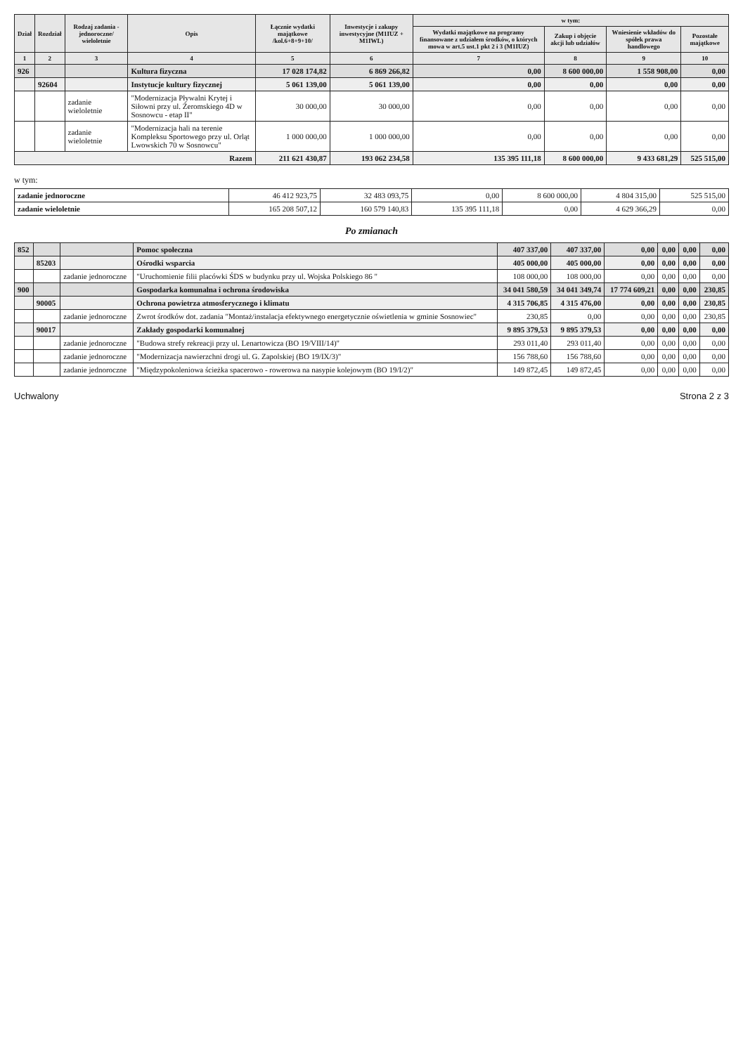| Dział | Rozdział | Rodzaj zadania -jednoroczne/ wieloletnie | Opis | Łącznie wydatki majątkowe /kol.6+8+9+10/ | Inwestycje i zakupy inwestycyjne (M1IUZ + M1IWL) | w tym: | | | |
| --- | --- | --- | --- | --- | --- | --- | --- | --- | --- |
| | | | | | | Wydatki majątkowe na programy finansowane z udziałem środków, o których mowa w art.5 ust.1 pkt 2 i 3 (M1IUZ) | Zakup i objęcie akcji lub udziałów | Wniesienie wkładów do spółek prawa handlowego | Pozostałe majątkowe |
| 1 | 2 | 3 | 4 | 5 | 6 | 7 | 8 | 9 | 10 |
| 926 | | | Kultura fizyczna | 17 028 174,82 | 6 869 266,82 | 0,00 | 8 600 000,00 | 1 558 908,00 | 0,00 |
| | 92604 | | Instytucje kultury fizycznej | 5 061 139,00 | 5 061 139,00 | 0,00 | 0,00 | 0,00 | 0,00 |
| | | zadanie wieloletnie | "Modernizacja Pływalni Krytej i Siłowni przy ul. Żeromskiego 4D w Sosnowcu - etap II" | 30 000,00 | 30 000,00 | 0,00 | 0,00 | 0,00 | 0,00 |
| | | zadanie wieloletnie | "Modernizacja hali na terenie Kompleksu Sportowego przy ul. Orląt Lwowskich 70 w Sosnowcu" | 1 000 000,00 | 1 000 000,00 | 0,00 | 0,00 | 0,00 | 0,00 |
| Razem | | | | 211 621 430,87 | 193 062 234,58 | 135 395 111,18 | 8 600 000,00 | 9 433 681,29 | 525 515,00 |
w tym:
| zadanie jednoroczne | 46 412 923,75 | 32 483 093,75 | 0,00 | 8 600 000,00 | 4 804 315,00 | 525 515,00 |
| zadanie wieloletnie | 165 208 507,12 | 160 579 140,83 | 135 395 111,18 | 0,00 | 4 629 366,29 | 0,00 |
Po zmianach
| 852 | | | Pomoc społeczna | 407 337,00 | 407 337,00 | 0,00 | 0,00 | 0,00 | 0,00 |
| | 85203 | | Ośrodki wsparcia | 405 000,00 | 405 000,00 | 0,00 | 0,00 | 0,00 | 0,00 |
| | | zadanie jednoroczne | "Uruchomienie filii placówki ŚDS w budynku przy ul. Wojska Polskiego 86 " | 108 000,00 | 108 000,00 | 0,00 | 0,00 | 0,00 | 0,00 |
| 900 | | | Gospodarka komunalna i ochrona środowiska | 34 041 580,59 | 34 041 349,74 | 17 774 609,21 | 0,00 | 0,00 | 230,85 |
| | 90005 | | Ochrona powietrza atmosferycznego i klimatu | 4 315 706,85 | 4 315 476,00 | 0,00 | 0,00 | 0,00 | 230,85 |
| | | zadanie jednoroczne | Zwrot środków dot. zadania "Montaż/instalacja efektywnego energetycznie oświetlenia w gminie Sosnowiec" | 230,85 | 0,00 | 0,00 | 0,00 | 0,00 | 230,85 |
| | 90017 | | Zakłady gospodarki komunalnej | 9 895 379,53 | 9 895 379,53 | 0,00 | 0,00 | 0,00 | 0,00 |
| | | zadanie jednoroczne | "Budowa strefy rekreacji przy ul. Lenartowicza (BO 19/VIII/14)" | 293 011,40 | 293 011,40 | 0,00 | 0,00 | 0,00 | 0,00 |
| | | zadanie jednoroczne | "Modernizacja nawierzchni drogi ul. G. Zapolskiej (BO 19/IX/3)" | 156 788,60 | 156 788,60 | 0,00 | 0,00 | 0,00 | 0,00 |
| | | zadanie jednoroczne | "Międzypokoleniowa ścieżka spacerowo - rowerowa na nasypie kolejowym (BO 19/I/2)" | 149 872,45 | 149 872,45 | 0,00 | 0,00 | 0,00 | 0,00 |
Uchwalony Strona 2 z 3